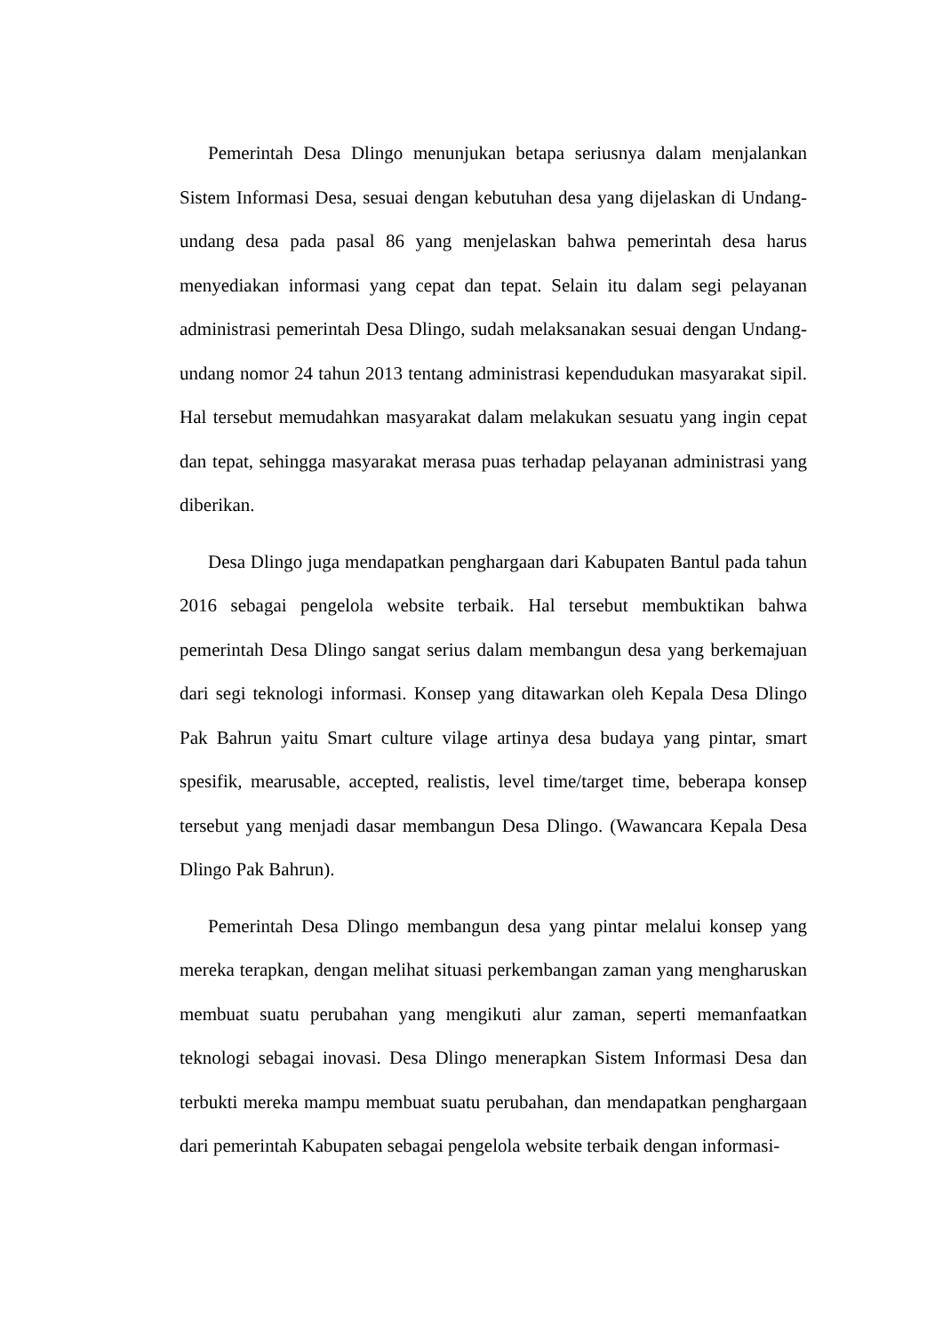Pemerintah Desa Dlingo menunjukan betapa seriusnya dalam menjalankan Sistem Informasi Desa, sesuai dengan kebutuhan desa yang dijelaskan di Undang-undang desa pada pasal 86 yang menjelaskan bahwa pemerintah desa harus menyediakan informasi yang cepat dan tepat. Selain itu dalam segi pelayanan administrasi pemerintah Desa Dlingo, sudah melaksanakan sesuai dengan Undang-undang nomor 24 tahun 2013 tentang administrasi kependudukan masyarakat sipil. Hal tersebut memudahkan masyarakat dalam melakukan sesuatu yang ingin cepat dan tepat, sehingga masyarakat merasa puas terhadap pelayanan administrasi yang diberikan.
Desa Dlingo juga mendapatkan penghargaan dari Kabupaten Bantul pada tahun 2016 sebagai pengelola website terbaik. Hal tersebut membuktikan bahwa pemerintah Desa Dlingo sangat serius dalam membangun desa yang berkemajuan dari segi teknologi informasi. Konsep yang ditawarkan oleh Kepala Desa Dlingo Pak Bahrun yaitu Smart culture vilage artinya desa budaya yang pintar, smart spesifik, mearusable, accepted, realistis, level time/target time, beberapa konsep tersebut yang menjadi dasar membangun Desa Dlingo. (Wawancara Kepala Desa Dlingo Pak Bahrun).
Pemerintah Desa Dlingo membangun desa yang pintar melalui konsep yang mereka terapkan, dengan melihat situasi perkembangan zaman yang mengharuskan membuat suatu perubahan yang mengikuti alur zaman, seperti memanfaatkan teknologi sebagai inovasi. Desa Dlingo menerapkan Sistem Informasi Desa dan terbukti mereka mampu membuat suatu perubahan, dan mendapatkan penghargaan dari pemerintah Kabupaten sebagai pengelola website terbaik dengan informasi-